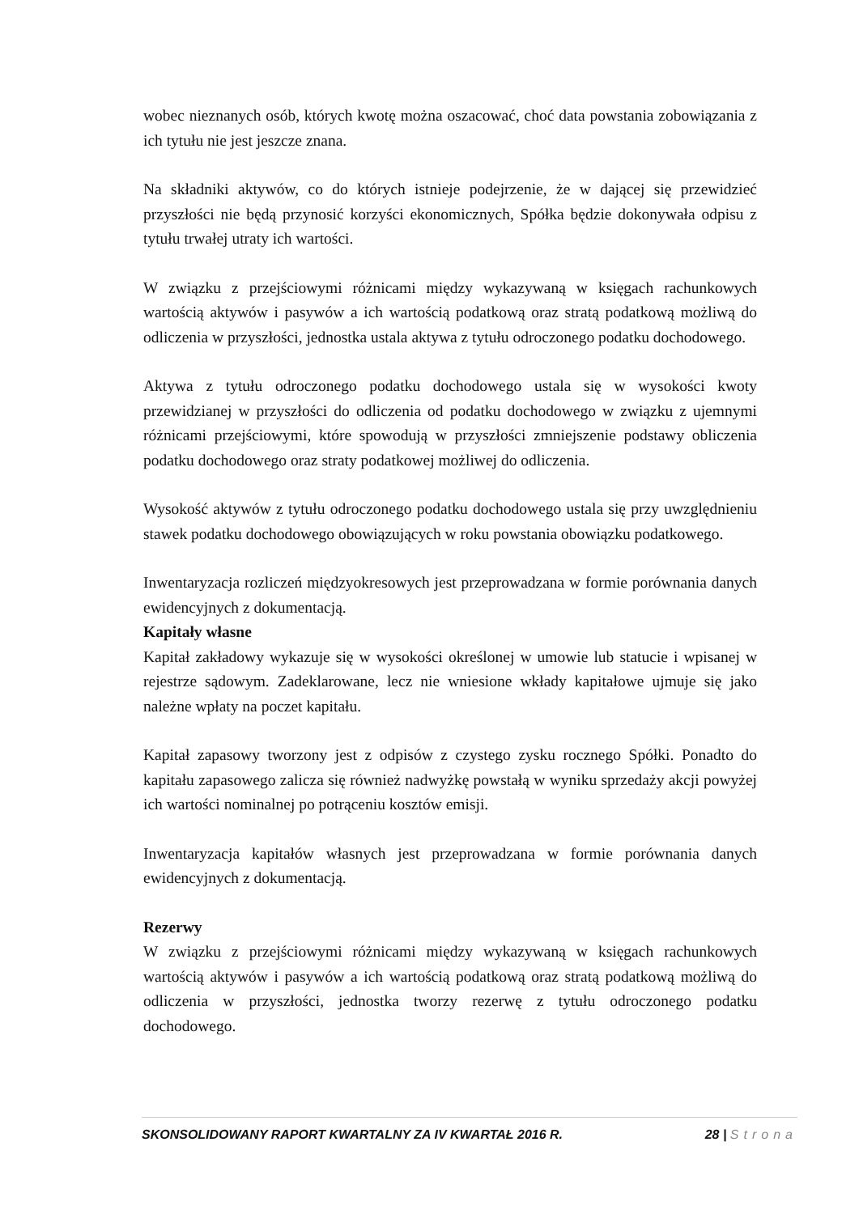wobec nieznanych osób, których kwotę można oszacować, choć data powstania zobowiązania z ich tytułu nie jest jeszcze znana.
Na składniki aktywów, co do których istnieje podejrzenie, że w dającej się przewidzieć przyszłości nie będą przynosić korzyści ekonomicznych, Spółka będzie dokonywała odpisu z tytułu trwałej utraty ich wartości.
W związku z przejściowymi różnicami między wykazywaną w księgach rachunkowych wartością aktywów i pasywów a ich wartością podatkową oraz stratą podatkową możliwą do odliczenia w przyszłości, jednostka ustala aktywa z tytułu odroczonego podatku dochodowego.
Aktywa z tytułu odroczonego podatku dochodowego ustala się w wysokości kwoty przewidzianej w przyszłości do odliczenia od podatku dochodowego w związku z ujemnymi różnicami przejściowymi, które spowodują w przyszłości zmniejszenie podstawy obliczenia podatku dochodowego oraz straty podatkowej możliwej do odliczenia.
Wysokość aktywów z tytułu odroczonego podatku dochodowego ustala się przy uwzględnieniu stawek podatku dochodowego obowiązujących w roku powstania obowiązku podatkowego.
Inwentaryzacja rozliczeń międzyokresowych jest przeprowadzana w formie porównania danych ewidencyjnych z dokumentacją.
Kapitały własne
Kapitał zakładowy wykazuje się w wysokości określonej w umowie lub statucie i wpisanej w rejestrze sądowym. Zadeklarowane, lecz nie wniesione wkłady kapitałowe ujmuje się jako należne wpłaty na poczet kapitału.
Kapitał zapasowy tworzony jest z odpisów z czystego zysku rocznego Spółki. Ponadto do kapitału zapasowego zalicza się również nadwyżkę powstałą w wyniku sprzedaży akcji powyżej ich wartości nominalnej po potrąceniu kosztów emisji.
Inwentaryzacja kapitałów własnych jest przeprowadzana w formie porównania danych ewidencyjnych z dokumentacją.
Rezerwy
W związku z przejściowymi różnicami między wykazywaną w księgach rachunkowych wartością aktywów i pasywów a ich wartością podatkową oraz stratą podatkową możliwą do odliczenia w przyszłości, jednostka tworzy rezerwę z tytułu odroczonego podatku dochodowego.
SKONSOLIDOWANY RAPORT KWARTALNY ZA IV KWARTAŁ 2016 R. 28 | Strona